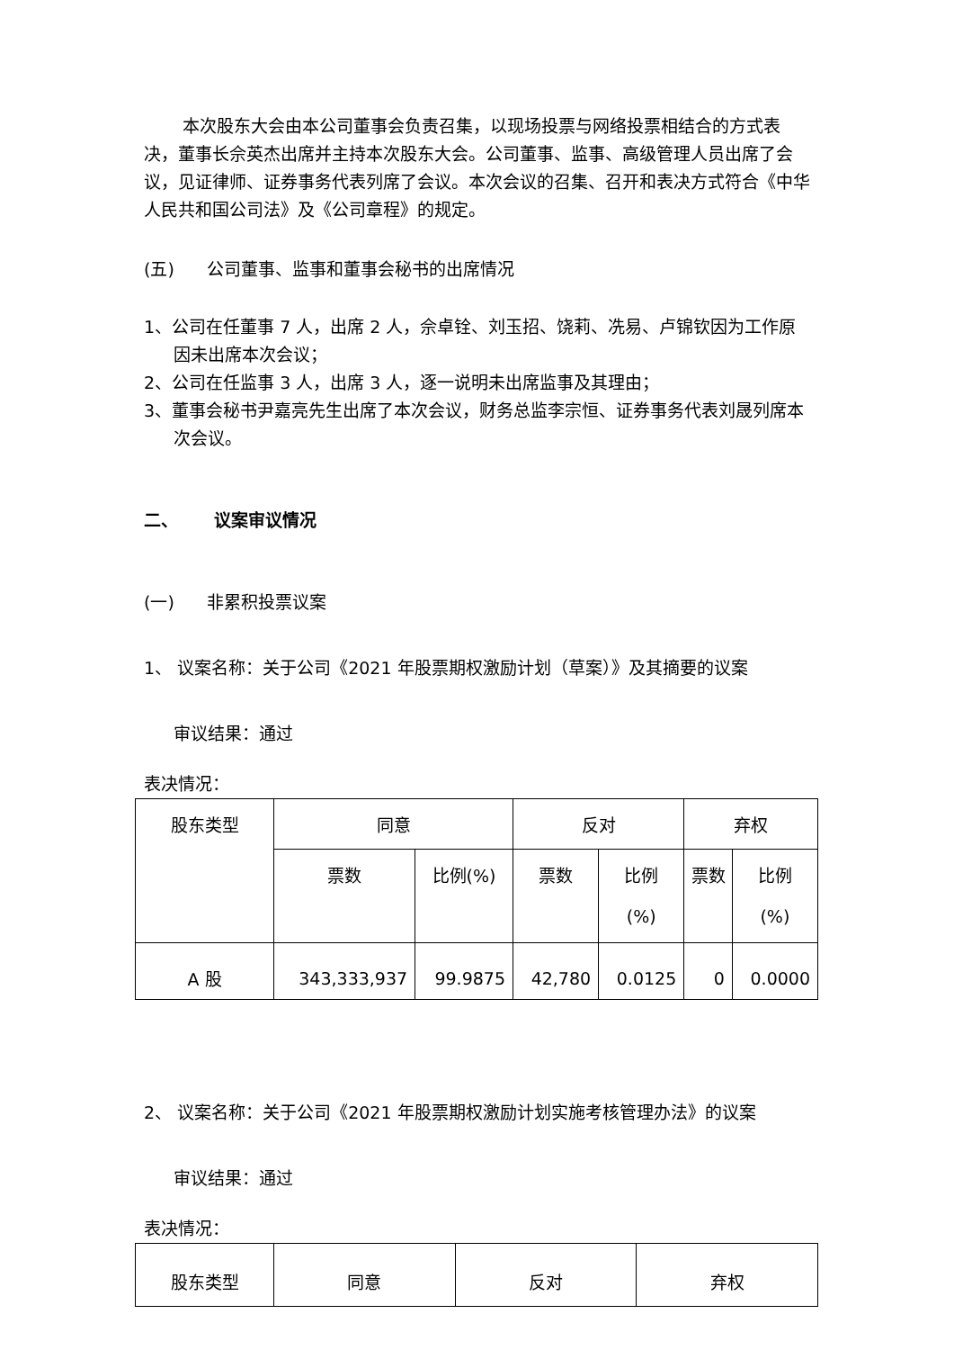本次股东大会由本公司董事会负责召集，以现场投票与网络投票相结合的方式表决，董事长佘英杰出席并主持本次股东大会。公司董事、监事、高级管理人员出席了会议，见证律师、证券事务代表列席了会议。本次会议的召集、召开和表决方式符合《中华人民共和国公司法》及《公司章程》的规定。
(五) 公司董事、监事和董事会秘书的出席情况
1、公司在任董事 7 人，出席 2 人，佘卓铨、刘玉招、饶莉、冼易、卢锦钦因为工作原因未出席本次会议；
2、公司在任监事 3 人，出席 3 人，逐一说明未出席监事及其理由；
3、董事会秘书尹嘉亮先生出席了本次会议，财务总监李宗恒、证券事务代表刘晟列席本次会议。
二、 议案审议情况
(一) 非累积投票议案
1、 议案名称：关于公司《2021 年股票期权激励计划（草案）》及其摘要的议案
审议结果：通过
表决情况：
| 股东类型 | 同意 | | 反对 | | 弃权 | |
| --- | --- | --- | --- | --- | --- | --- |
| | 票数 | 比例(%) | 票数 | 比例 (%) | 票数 | 比例 (%) |
| A 股 | 343,333,937 | 99.9875 | 42,780 | 0.0125 | 0 | 0.0000 |
2、 议案名称：关于公司《2021 年股票期权激励计划实施考核管理办法》的议案
审议结果：通过
表决情况：
| 股东类型 | 同意 | 反对 | 弃权 |
| --- | --- | --- | --- |